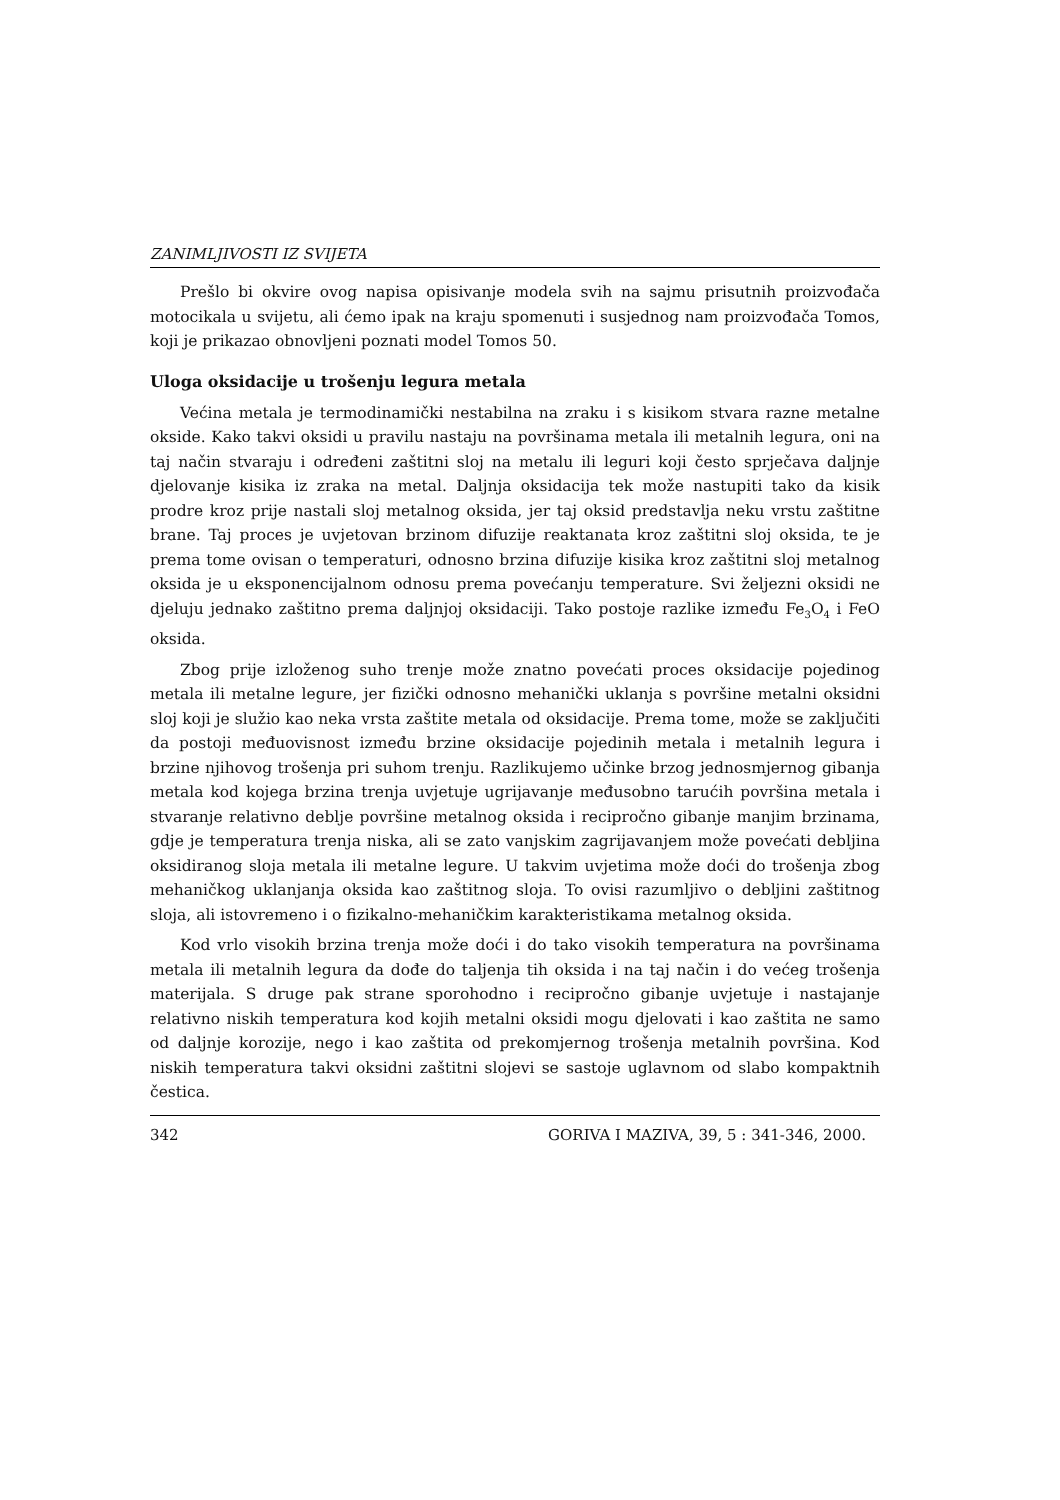ZANIMLJIVOSTI IZ SVIJETA
Prešlo bi okvire ovog napisa opisivanje modela svih na sajmu prisutnih proizvođača motocikala u svijetu, ali ćemo ipak na kraju spomenuti i susjednog nam proizvođača Tomos, koji je prikazao obnovljeni poznati model Tomos 50.
Uloga oksidacije u trošenju legura metala
Većina metala je termodinamički nestabilna na zraku i s kisikom stvara razne metalne okside. Kako takvi oksidi u pravilu nastaju na površinama metala ili metalnih legura, oni na taj način stvaraju i određeni zaštitni sloj na metalu ili leguri koji često sprječava daljnje djelovanje kisika iz zraka na metal. Daljnja oksidacija tek može nastupiti tako da kisik prodre kroz prije nastali sloj metalnog oksida, jer taj oksid predstavlja neku vrstu zaštitne brane. Taj proces je uvjetovan brzinom difuzije reaktanata kroz zaštitni sloj oksida, te je prema tome ovisan o temperaturi, odnosno brzina difuzije kisika kroz zaštitni sloj metalnog oksida je u eksponencijalnom odnosu prema povećanju temperature. Svi željezni oksidi ne djeluju jednako zaštitno prema daljnjoj oksidaciji. Tako postoje razlike između Fe<sub>3</sub>O<sub>4</sub> i FeO oksida.
Zbog prije izloženog suho trenje može znatno povećati proces oksidacije pojedinog metala ili metalne legure, jer fizički odnosno mehanički uklanja s površine metalni oksidni sloj koji je služio kao neka vrsta zaštite metala od oksidacije. Prema tome, može se zaključiti da postoji međuovisnost između brzine oksidacije pojedinih metala i metalnih legura i brzine njihovog trošenja pri suhom trenju. Razlikujemo učinke brzog jednosmjernog gibanja metala kod kojega brzina trenja uvjetuje ugrijavanje međusobno tarućih površina metala i stvaranje relativno deblje površine metalnog oksida i recipročno gibanje manjim brzinama, gdje je temperatura trenja niska, ali se zato vanjskim zagrijavanjem može povećati debljina oksidiranog sloja metala ili metalne legure. U takvim uvjetima može doći do trošenja zbog mehaničkog uklanjanja oksida kao zaštitnog sloja. To ovisi razumljivo o debljini zaštitnog sloja, ali istovremeno i o fizikalno-mehaničkim karakteristikama metalnog oksida.
Kod vrlo visokih brzina trenja može doći i do tako visokih temperatura na površinama metala ili metalnih legura da dođe do taljenja tih oksida i na taj način i do većeg trošenja materijala. S druge pak strane sporohodno i recipročno gibanje uvjetuje i nastajanje relativno niskih temperatura kod kojih metalni oksidi mogu djelovati i kao zaštita ne samo od daljnje korozije, nego i kao zaštita od prekomjernog trošenja metalnih površina. Kod niskih temperatura takvi oksidni zaštitni slojevi se sastoje uglavnom od slabo kompaktnih čestica.
342 GORIVA I MAZIVA, 39, 5 : 341-346, 2000.